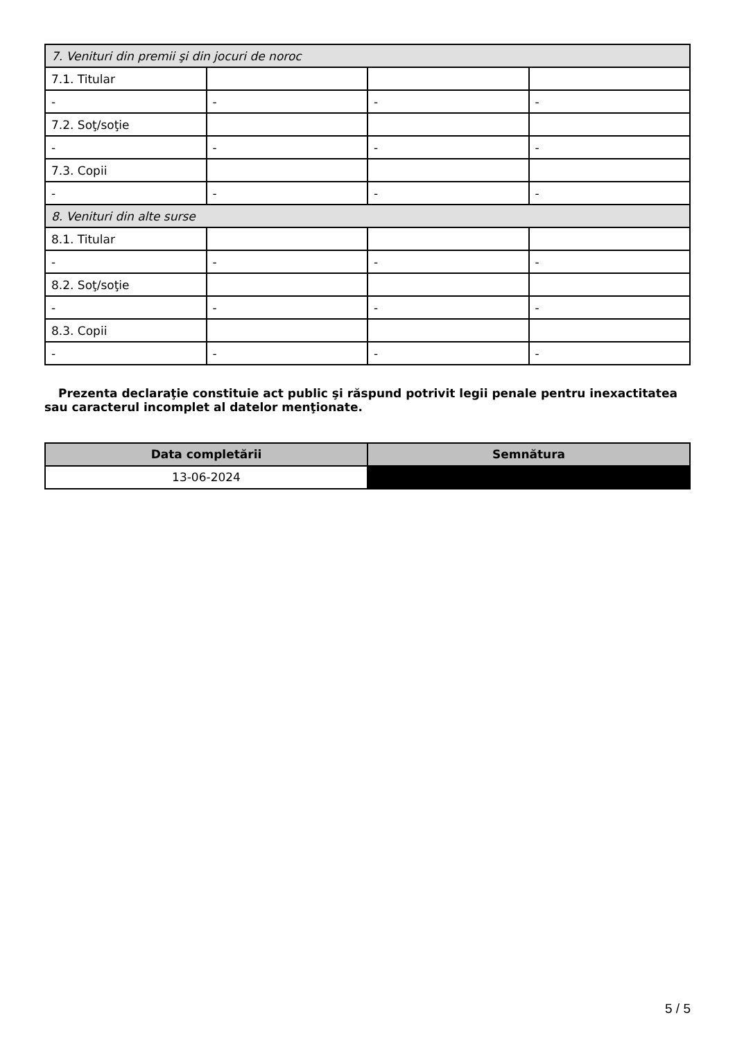| 7. Venituri din premii şi din jocuri de noroc | | | |
| 7.1. Titular | | | |
| - | - | - | - |
| 7.2. Soţ/soţie | | | |
| - | - | - | - |
| 7.3. Copii | | | |
| - | - | - | - |
| 8. Venituri din alte surse | | | |
| 8.1. Titular | | | |
| - | - | - | - |
| 8.2. Soţ/soţie | | | |
| - | - | - | - |
| 8.3. Copii | | | |
| - | - | - | - |
Prezenta declaraţie constituie act public şi răspund potrivit legii penale pentru inexactitatea sau caracterul incomplet al datelor menţionate.
| Data completării | Semnătura |
| --- | --- |
| 13-06-2024 | |
5 / 5